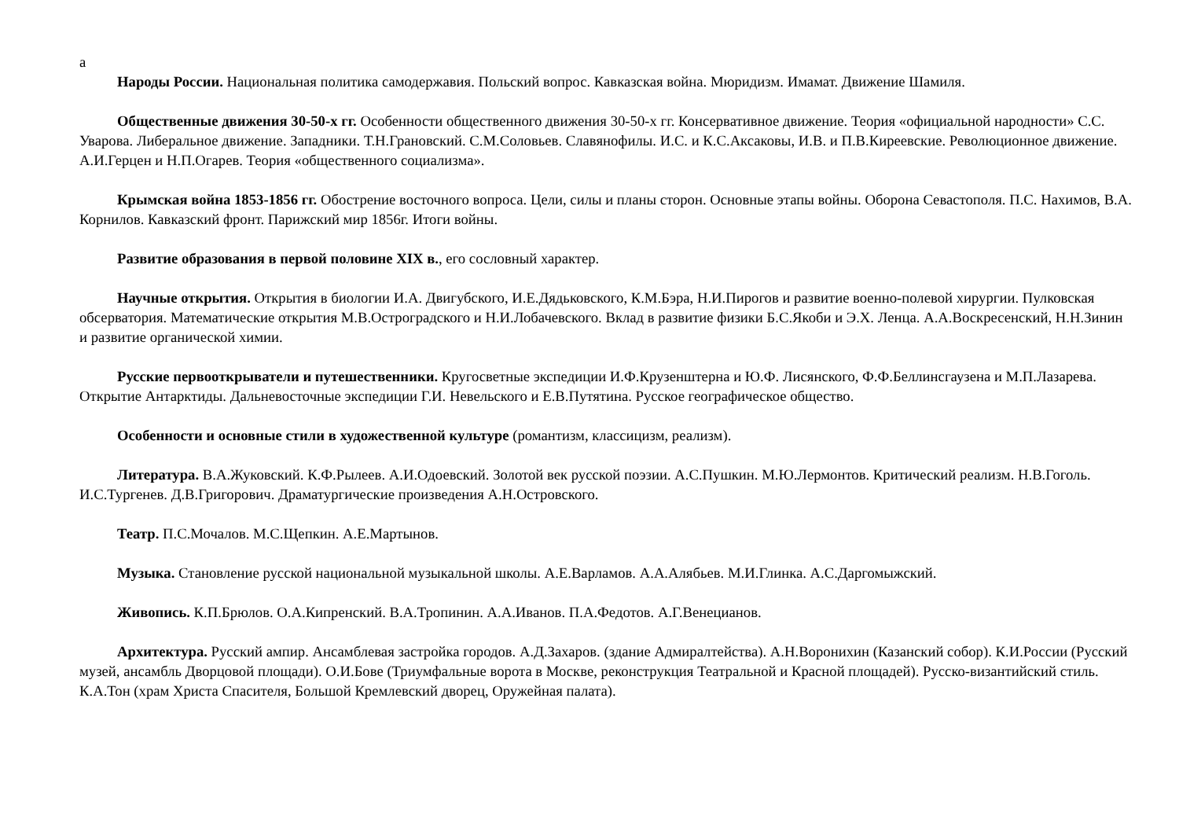а
Народы России. Национальная политика самодержавия. Польский вопрос. Кавказская война. Мюридизм. Имамат. Движение Шамиля.
Общественные движения 30-50-х гг. Особенности общественного движения 30-50-х гг. Консервативное движение. Теория «официальной народности» С.С. Уварова. Либеральное движение. Западники. Т.Н.Грановский. С.М.Соловьев. Славянофилы. И.С. и К.С.Аксаковы, И.В. и П.В.Киреевские. Революционное движение. А.И.Герцен и Н.П.Огарев. Теория «общественного социализма».
Крымская война 1853-1856 гг. Обострение восточного вопроса. Цели, силы и планы сторон. Основные этапы войны. Оборона Севастополя. П.С. Нахимов, В.А. Корнилов. Кавказский фронт. Парижский мир 1856г. Итоги войны.
Развитие образования в первой половине XIX в., его сословный характер.
Научные открытия. Открытия в биологии И.А. Двигубского, И.Е.Дядьковского, К.М.Бэра, Н.И.Пирогов и развитие военно-полевой хирургии. Пулковская обсерватория. Математические открытия М.В.Остроградского и Н.И.Лобачевского. Вклад в развитие физики Б.С.Якоби и Э.Х. Ленца. А.А.Воскресенский, Н.Н.Зинин и развитие органической химии.
Русские первооткрыватели и путешественники. Кругосветные экспедиции И.Ф.Крузенштерна и Ю.Ф. Лисянского, Ф.Ф.Беллинсгаузена и М.П.Лазарева. Открытие Антарктиды. Дальневосточные экспедиции Г.И. Невельского и Е.В.Путятина. Русское географическое общество.
Особенности и основные стили в художественной культуре (романтизм, классицизм, реализм).
Литература. В.А.Жуковский. К.Ф.Рылеев. А.И.Одоевский. Золотой век русской поэзии. А.С.Пушкин. М.Ю.Лермонтов. Критический реализм. Н.В.Гоголь. И.С.Тургенев. Д.В.Григорович. Драматургические произведения А.Н.Островского.
Театр. П.С.Мочалов. М.С.Щепкин. А.Е.Мартынов.
Музыка. Становление русской национальной музыкальной школы. А.Е.Варламов. А.А.Алябьев. М.И.Глинка. А.С.Даргомыжский.
Живопись. К.П.Брюлов. О.А.Кипренский. В.А.Тропинин. А.А.Иванов. П.А.Федотов. А.Г.Венецианов.
Архитектура. Русский ампир. Ансамблевая застройка городов. А.Д.Захаров. (здание Адмиралтейства). А.Н.Воронихин (Казанский собор). К.И.России (Русский музей, ансамбль Дворцовой площади). О.И.Бове (Триумфальные ворота в Москве, реконструкция Театральной и Красной площадей). Русско-византийский стиль. К.А.Тон (храм Христа Спасителя, Большой Кремлевский дворец, Оружейная палата).